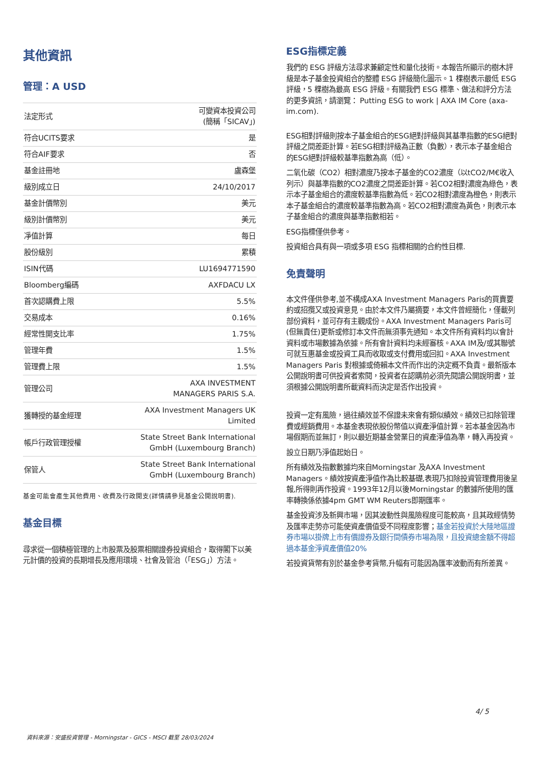其他資訊
管理：A USD
| 法定形式 | 可變資本投資公司 (簡稱「SICAV」) |
| 符合UCITS要求 | 是 |
| 符合AIF要求 | 否 |
| 基金註冊地 | 盧森堡 |
| 級別成立日 | 24/10/2017 |
| 基金計價幣別 | 美元 |
| 級別計價幣別 | 美元 |
| 凈值計算 | 每日 |
| 股份級別 | 累積 |
| ISIN代碼 | LU1694771590 |
| Bloomberg編碼 | AXFDACU LX |
| 首次認購費上限 | 5.5% |
| 交易成本 | 0.16% |
| 經常性開支比率 | 1.75% |
| 管理年費 | 1.5% |
| 管理費上限 | 1.5% |
| 管理公司 | AXA INVESTMENT MANAGERS PARIS S.A. |
| 獲轉授的基金經理 | AXA Investment Managers UK Limited |
| 帳戶行政管理授權 | State Street Bank International GmbH (Luxembourg Branch) |
| 保管人 | State Street Bank International GmbH (Luxembourg Branch) |
基金可能會產生其他費用、收費及行政開支(詳情請參見基金公開說明書).
基金目標
尋求從一個積極管理的上市股票及股票相關證券投資組合，取得閣下以美元計價的投資的長期增長及應用環境、社會及管治（「ESG」）方法。
ESG指標定義
我們的 ESG 評級方法尋求兼顧定性和量化技術。本報告所顯示的樹木評級是本子基金投資組合的整體 ESG 評級簡化圖示。1 棵樹表示最低 ESG 評級，5 棵樹為最高 ESG 評級。有關我們 ESG 標準、做法和評分方法的更多資訊，請瀏覽： Putting ESG to work | AXA IM Core (axa-im.com).
ESG相對評級則按本子基金組合的ESG絕對評級與其基準指數的ESG絕對評級之間差距計算。若ESG相對評級為正數（負數），表示本子基金組合的ESG絕對評級較基準指數為高（低）。
二氧化碳（CO2）相對濃度乃按本子基金的CO2濃度（以tCO2/M€收入列示）與基準指數的CO2濃度之間差距計算。若CO2相對濃度為綠色，表示本子基金組合的濃度較基準指數為低。若CO2相對濃度為橙色，則表示本子基金組合的濃度較基準指數為高。若CO2相對濃度為黃色，則表示本子基金組合的濃度與基準指數相若。
ESG指標僅供參考。
投資組合具有與一項或多項 ESG 指標相關的合約性目標.
免責聲明
本文件僅供參考,並不構成AXA Investment Managers Paris的買賣要約或招攬又或投資意見。由於本文件乃屬摘要，本文件曾經簡化，僅載列部份資料，並可存有主觀成份。AXA Investment Managers Paris可(但無責任)更新或修訂本文件而無須事先通知。本文件所有資料均以會計資料或市場數據為依據。所有會計資料均未經審核。AXA IM及/或其聯號可就互惠基金或投資工具而收取或支付費用或回扣。AXA Investment Managers Paris 對根據或倚賴本文件而作出的決定概不負責。最新版本公開說明書可供投資者索閱，投資者在認購前必須先閱讀公開說明書，並須根據公開說明書所載資料而決定是否作出投資。
投資一定有風險，過往績效並不保證未來會有類似績效。績效已扣除管理費或經銷費用。本基金表現依股份幣值以資產淨值計算。若本基金因為市場假期而並無訂，則以最近期基金營業日的資產淨值為準，轉入再投資。
設立日期乃淨值起始日。
所有績效及指數數據均來自Morningstar 及AXA Investment Managers。績效按資產淨值作為比較基礎,表現乃扣除投資管理費用後呈報,所得則再作投資。1993年12月以後Morningstar 的數據所使用的匯率轉換係依據4pm GMT WM Reuters即期匯率。
基金投資涉及新興市場，因其波動性與風險程度可能較高，且其政經情勢及匯率走勢亦可能使資產價值受不同程度影響；基金若投資於大陸地區證券市場以掛牌上市有價證券及銀行間債券市場為限，且投資總金額不得超過本基金淨資產價值20%
若投資貨幣有別於基金參考貨幣,升幅有可能因為匯率波動而有所差異。
資料來源：安盛投資管理 - Morningstar - GICS - MSCI 截至 28/03/2024 4/ 5